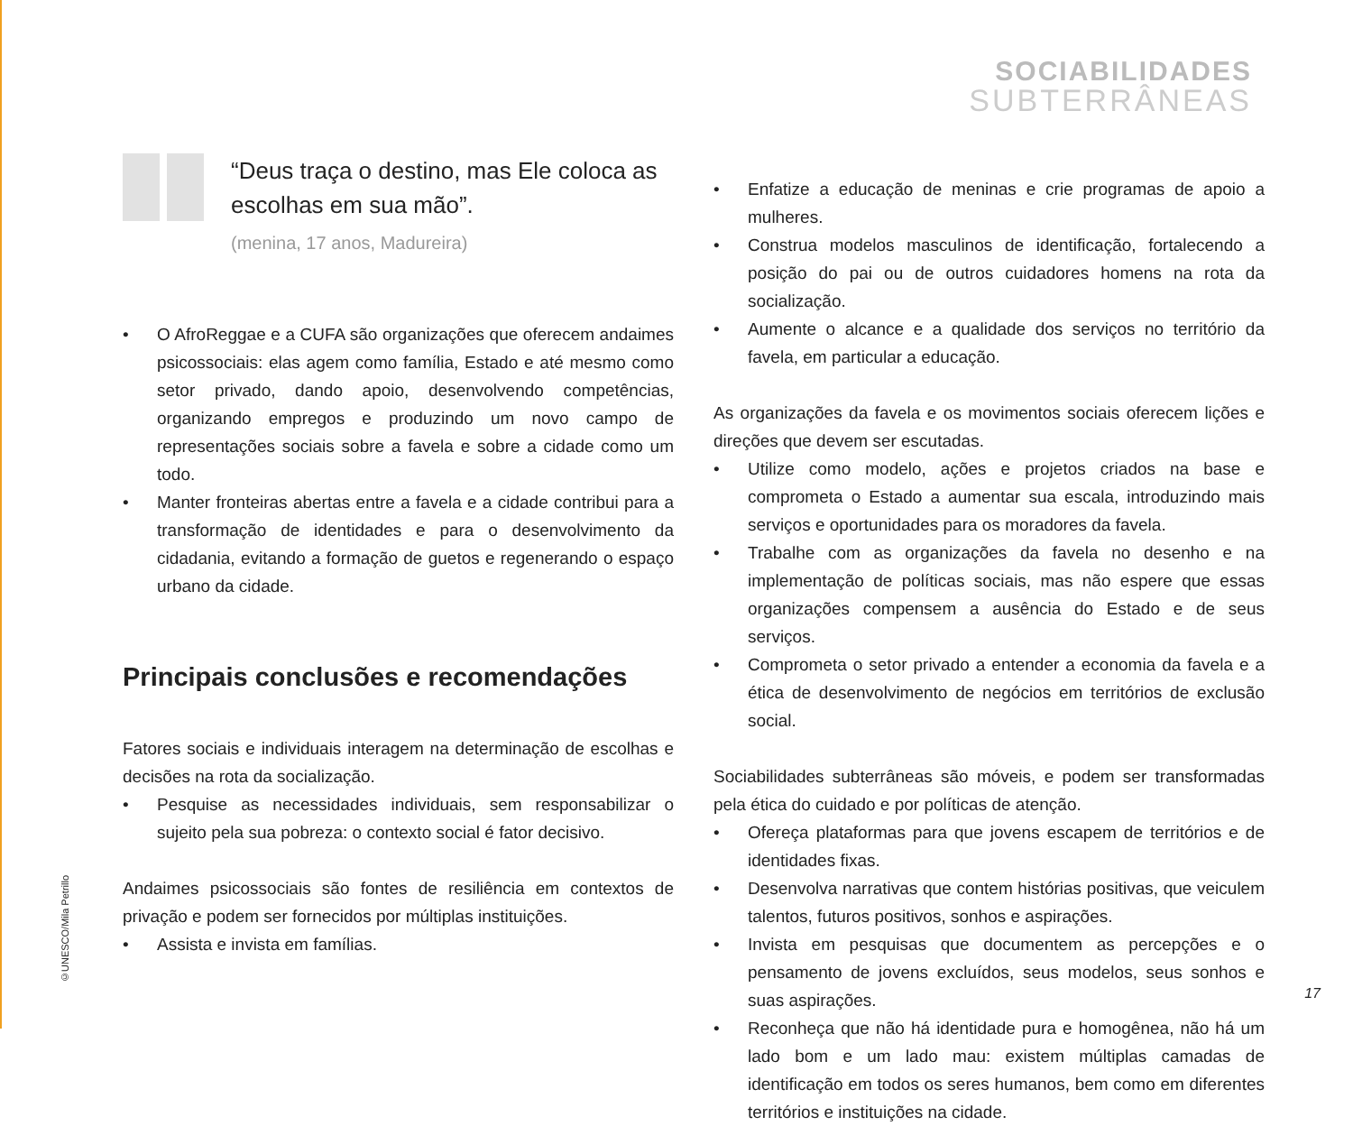SOCIABILIDADES
SUBTERRÂNEAS
“Deus traça o destino, mas Ele coloca as escolhas em sua mão”.
(menina, 17 anos, Madureira)
• O AfroReggae e a CUFA são organizações que oferecem andaimes psicossociais: elas agem como família, Estado e até mesmo como setor privado, dando apoio, desenvolvendo competências, organizando empregos e produzindo um novo campo de representações sociais sobre a favela e sobre a cidade como um todo.
• Manter fronteiras abertas entre a favela e a cidade contribui para a transformação de identidades e para o desenvolvimento da cidadania, evitando a formação de guetos e regenerando o espaço urbano da cidade.
Principais conclusões e recomendações
Fatores sociais e individuais interagem na determinação de escolhas e decisões na rota da socialização.
• Pesquise as necessidades individuais, sem responsabilizar o sujeito pela sua pobreza: o contexto social é fator decisivo.
Andaimes psicossociais são fontes de resiliência em contextos de privação e podem ser fornecidos por múltiplas instituições.
• Assista e invista em famílias.
• Enfatize a educação de meninas e crie programas de apoio a mulheres.
• Construa modelos masculinos de identificação, fortalecendo a posição do pai ou de outros cuidadores homens na rota da socialização.
• Aumente o alcance e a qualidade dos serviços no território da favela, em particular a educação.
As organizações da favela e os movimentos sociais oferecem lições e direções que devem ser escutadas.
• Utilize como modelo, ações e projetos criados na base e comprometa o Estado a aumentar sua escala, introduzindo mais serviços e oportunidades para os moradores da favela.
• Trabalhe com as organizações da favela no desenho e na implementação de políticas sociais, mas não espere que essas organizações compensem a ausência do Estado e de seus serviços.
• Comprometa o setor privado a entender a economia da favela e a ética de desenvolvimento de negócios em territórios de exclusão social.
Sociabilidades subterrâneas são móveis, e podem ser transformadas pela ética do cuidado e por políticas de atenção.
• Ofereça plataformas para que jovens escapem de territórios e de identidades fixas.
• Desenvolva narrativas que contem histórias positivas, que veiculem talentos, futuros positivos, sonhos e aspirações.
• Invista em pesquisas que documentem as percepções e o pensamento de jovens excluídos, seus modelos, seus sonhos e suas aspirações.
• Reconheça que não há identidade pura e homogênea, não há um lado bom e um lado mau: existem múltiplas camadas de identificação em todos os seres humanos, bem como em diferentes territórios e instituições na cidade.
©UNESCO/Mila Petrillo
17